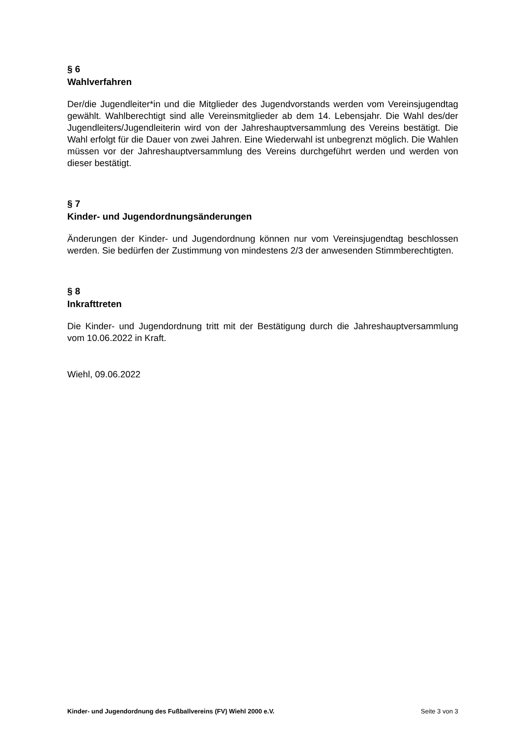§ 6
Wahlverfahren
Der/die Jugendleiter*in und die Mitglieder des Jugendvorstands werden vom Vereinsjugendtag gewählt. Wahlberechtigt sind alle Vereinsmitglieder ab dem 14. Lebensjahr. Die Wahl des/der Jugendleiters/Jugendleiterin wird von der Jahreshauptversammlung des Vereins bestätigt. Die Wahl erfolgt für die Dauer von zwei Jahren. Eine Wiederwahl ist unbegrenzt möglich. Die Wahlen müssen vor der Jahreshauptversammlung des Vereins durchgeführt werden und werden von dieser bestätigt.
§ 7
Kinder- und Jugendordnungsänderungen
Änderungen der Kinder- und Jugendordnung können nur vom Vereinsjugendtag beschlossen werden. Sie bedürfen der Zustimmung von mindestens 2/3 der anwesenden Stimmberechtigten.
§ 8
Inkrafttreten
Die Kinder- und Jugendordnung tritt mit der Bestätigung durch die Jahreshauptversammlung vom 10.06.2022 in Kraft.
Wiehl, 09.06.2022
Kinder- und Jugendordnung des Fußballvereins (FV) Wiehl 2000 e.V. Seite 3 von 3